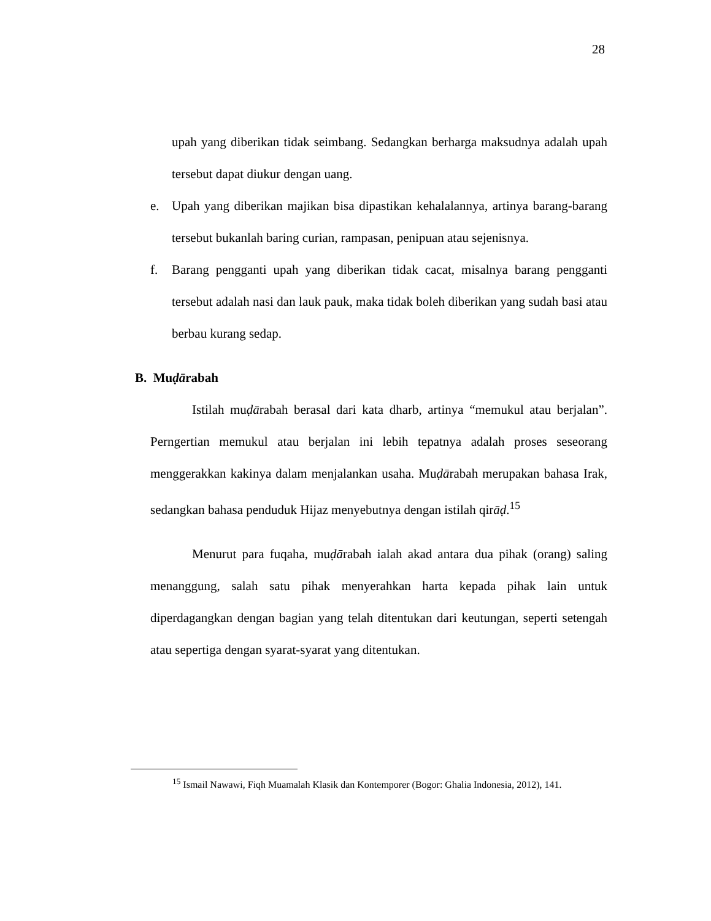28
upah yang diberikan tidak seimbang. Sedangkan berharga maksudnya adalah upah tersebut dapat diukur dengan uang.
e. Upah yang diberikan majikan bisa dipastikan kehalalannya, artinya barang-barang tersebut bukanlah baring curian, rampasan, penipuan atau sejenisnya.
f. Barang pengganti upah yang diberikan tidak cacat, misalnya barang pengganti tersebut adalah nasi dan lauk pauk, maka tidak boleh diberikan yang sudah basi atau berbau kurang sedap.
B. Muḍārabah
Istilah muḍārabah berasal dari kata dharb, artinya “memukul atau berjalan”. Perngertian memukul atau berjalan ini lebih tepatnya adalah proses seseorang menggerakkan kakinya dalam menjalankan usaha. Muḍārabah merupakan bahasa Irak, sedangkan bahasa penduduk Hijaz menyebutnya dengan istilah qirāḍ.<sup>15</sup>
Menurut para fuqaha, muḍārabah ialah akad antara dua pihak (orang) saling menanggung, salah satu pihak menyerahkan harta kepada pihak lain untuk diperdagangkan dengan bagian yang telah ditentukan dari keutungan, seperti setengah atau sepertiga dengan syarat-syarat yang ditentukan.
<sup>15</sup> Ismail Nawawi, Fiqh Muamalah Klasik dan Kontemporer (Bogor: Ghalia Indonesia, 2012), 141.